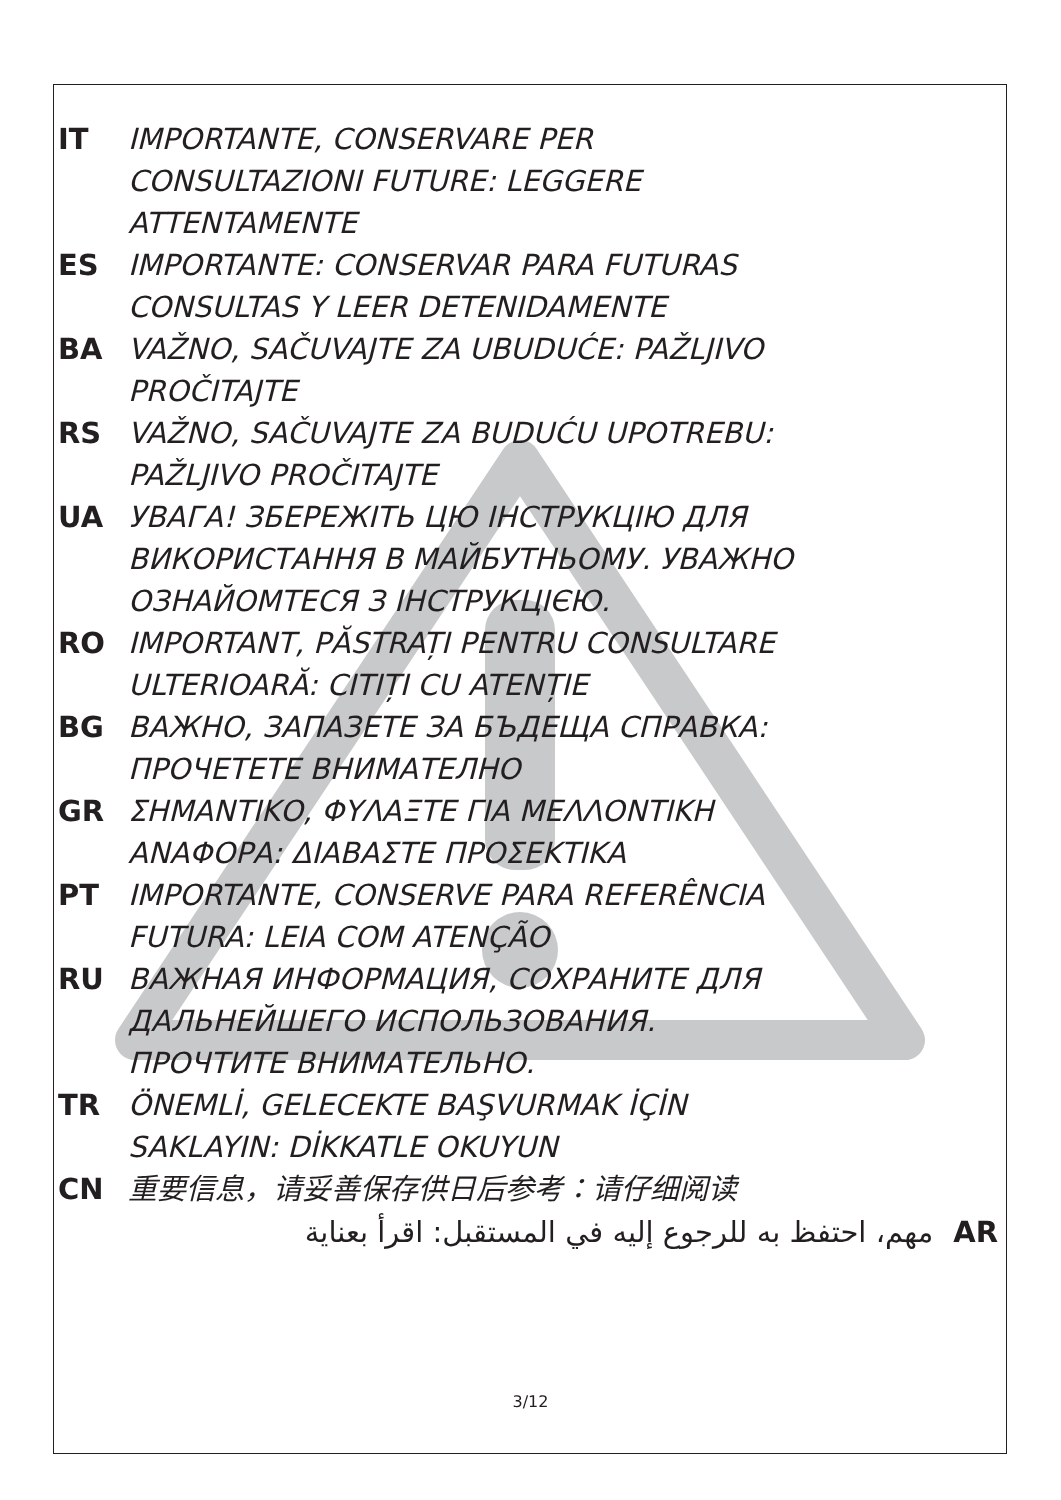IT IMPORTANTE, CONSERVARE PER
CONSULTAZIONI FUTURE: LEGGERE
ATTENTAMENTE
ES IMPORTANTE: CONSERVAR PARA FUTURAS
CONSULTAS Y LEER DETENIDAMENTE
BA VAŽNO, SAČUVAJTE ZA UBUDUĆE: PAŽLJIVO
PROČITAJTE
RS VAŽNO, SAČUVAJTE ZA BUDUĆU UPOTREBU:
PAŽLJIVO PROČITAJTE
UA УВАГА! ЗБЕРЕЖІТЬ ЦЮ ІНСТРУКЦІЮ ДЛЯ
ВИКОРИСТАННЯ В МАЙБУТНЬОМУ. УВАЖНО
ОЗНАЙОМТЕСЯ З ІНСТРУКЦІЄЮ.
RO IMPORTANT, PĂSTRAȚI PENTRU CONSULTARE
ULTERIOARĂ: CITIȚI CU ATENȚIE
BG ВАЖНО, ЗАПАЗЕТЕ ЗА БЪДЕЩА СПРАВКА:
ПРОЧЕТЕТЕ ВНИМАТЕЛНО
GR ΣΗΜΑΝΤΙΚΟ, ΦΥΛΑΞΤΕ ΓΙΑ ΜΕΛΛΟΝΤΙΚΗ
ΑΝΑΦΟΡΑ: ΔΙΑΒΑΣΤΕ ΠΡΟΣΕΚΤΙΚΑ
PT IMPORTANTE, CONSERVE PARA REFERÊNCIA
FUTURA: LEIA COM ATENÇÃO
RU ВАЖНАЯ ИНФОРМАЦИЯ, СОХРАНИТЕ ДЛЯ
ДАЛЬНЕЙШЕГО ИСПОЛЬЗОВАНИЯ.
ПРОЧТИТЕ ВНИМАТЕЛЬНО.
TR ÖNEMLİ, GELECEKTE BAŞVURMAK İÇİN
SAKLAYIN: DİKKATLE OKUYUN
CN 重要信息，请妥善保存供日后参考：请仔细阅读
AR مهم، احتفظ به للرجوع إليه في المستقبل: اقرأ بعناية
3/12